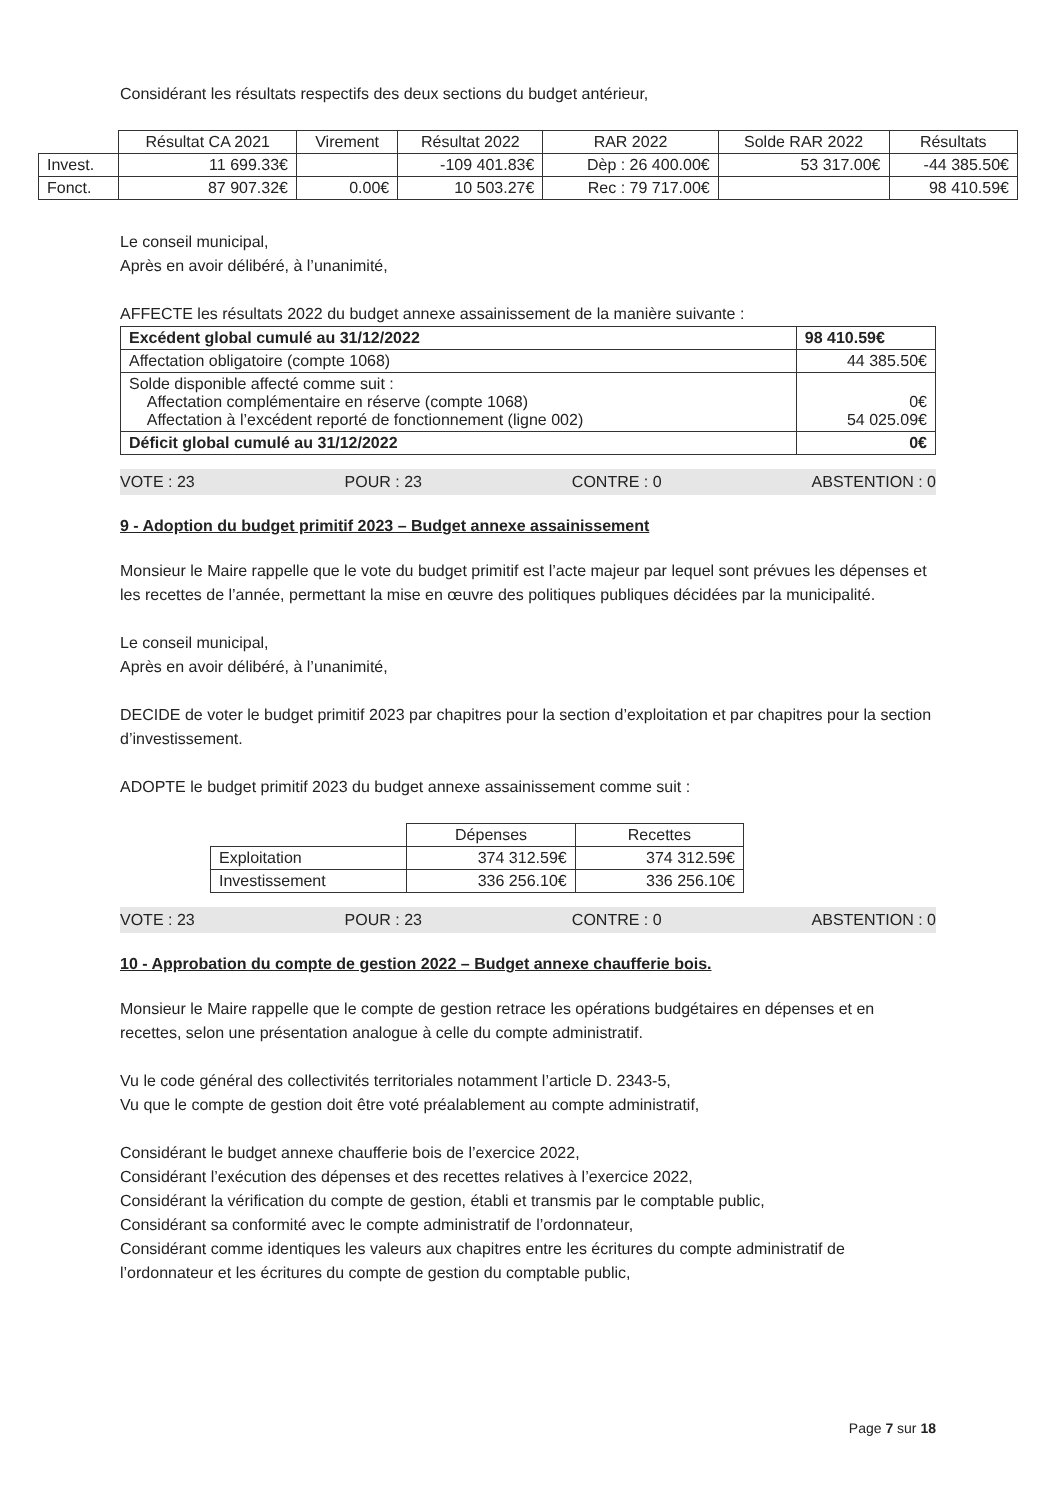Considérant les résultats respectifs des deux sections du budget antérieur,
| | Résultat CA 2021 | Virement | Résultat 2022 | RAR 2022 | Solde RAR 2022 | Résultats |
| --- | --- | --- | --- | --- | --- | --- |
| Invest. | 11 699.33€ | | -109 401.83€ | Dèp : 26 400.00€ | 53 317.00€ | -44 385.50€ |
| Fonct. | 87 907.32€ | 0.00€ | 10 503.27€ | Rec : 79 717.00€ | | 98 410.59€ |
Le conseil municipal,
Après en avoir délibéré, à l’unanimité,
AFFECTE les résultats 2022 du budget annexe assainissement de la manière suivante :
| Excédent global cumulé au 31/12/2022 | 98 410.59€ |
| Affectation obligatoire (compte 1068) | 44 385.50€ |
| Solde disponible affecté comme suit : Affectation complémentaire en réserve (compte 1068) Affectation à l’excédent reporté de fonctionnement (ligne 002) | 0€ 54 025.09€ |
| Déficit global cumulé au 31/12/2022 | 0€ |
VOTE : 23 POUR : 23 CONTRE : 0 ABSTENTION : 0
9 - Adoption du budget primitif 2023 – Budget annexe assainissement
Monsieur le Maire rappelle que le vote du budget primitif est l’acte majeur par lequel sont prévues les dépenses et les recettes de l’année, permettant la mise en œuvre des politiques publiques décidées par la municipalité.
Le conseil municipal,
Après en avoir délibéré, à l’unanimité,
DECIDE de voter le budget primitif 2023 par chapitres pour la section d’exploitation et par chapitres pour la section d’investissement.
ADOPTE le budget primitif 2023 du budget annexe assainissement comme suit :
| | Dépenses | Recettes |
| --- | --- | --- |
| Exploitation | 374 312.59€ | 374 312.59€ |
| Investissement | 336 256.10€ | 336 256.10€ |
VOTE : 23 POUR : 23 CONTRE : 0 ABSTENTION : 0
10 - Approbation du compte de gestion 2022 – Budget annexe chaufferie bois.
Monsieur le Maire rappelle que le compte de gestion retrace les opérations budgétaires en dépenses et en recettes, selon une présentation analogue à celle du compte administratif.
Vu le code général des collectivités territoriales notamment l’article D. 2343-5,
Vu que le compte de gestion doit être voté préalablement au compte administratif,
Considérant le budget annexe chaufferie bois de l’exercice 2022,
Considérant l’exécution des dépenses et des recettes relatives à l’exercice 2022,
Considérant la vérification du compte de gestion, établi et transmis par le comptable public,
Considérant sa conformité avec le compte administratif de l’ordonnateur,
Considérant comme identiques les valeurs aux chapitres entre les écritures du compte administratif de l’ordonnateur et les écritures du compte de gestion du comptable public,
Page 7 sur 18